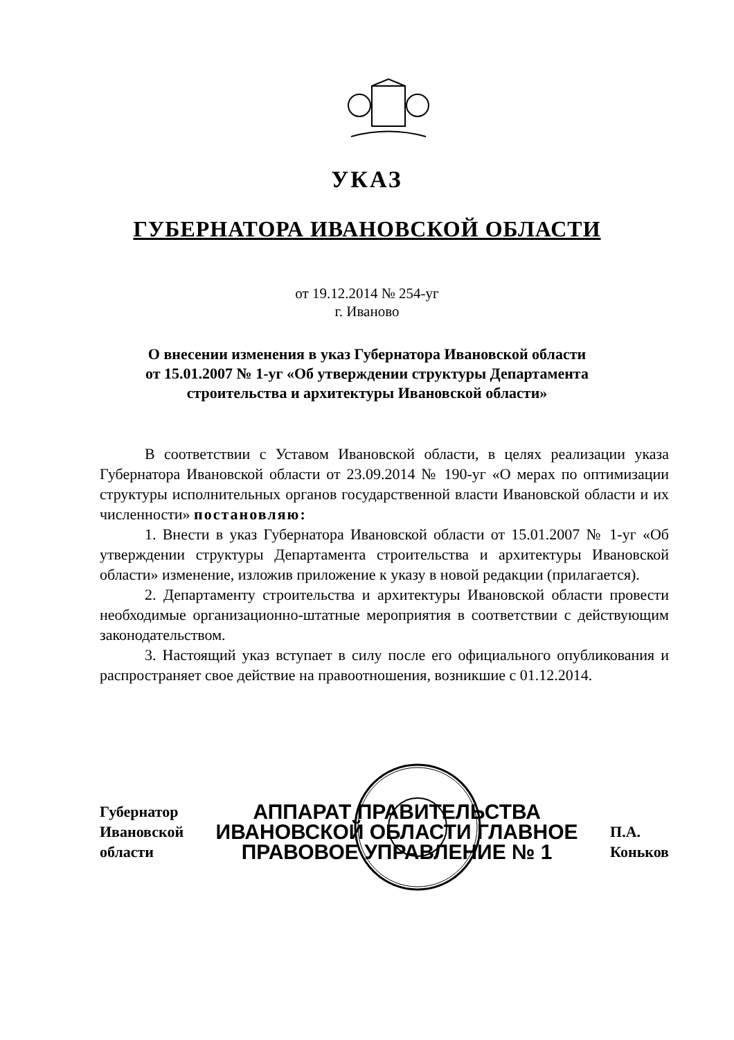УКАЗ
ГУБЕРНАТОРА ИВАНОВСКОЙ ОБЛАСТИ
от 19.12.2014 № 254-уг
г. Иваново
О внесении изменения в указ Губернатора Ивановской области
от 15.01.2007 № 1-уг «Об утверждении структуры Департамента
строительства и архитектуры Ивановской области»
В соответствии с Уставом Ивановской области, в целях реализации указа Губернатора Ивановской области от 23.09.2014 № 190-уг «О мерах по оптимизации структуры исполнительных органов государственной власти Ивановской области и их численности» постановляю:
1. Внести в указ Губернатора Ивановской области от 15.01.2007 № 1-уг «Об утверждении структуры Департамента строительства и архитектуры Ивановской области» изменение, изложив приложение к указу в новой редакции (прилагается).
2. Департаменту строительства и архитектуры Ивановской области провести необходимые организационно-штатные мероприятия в соответствии с действующим законодательством.
3. Настоящий указ вступает в силу после его официального опубликования и распространяет свое действие на правоотношения, возникшие с 01.12.2014.
Губернатор
Ивановской области
АППАРАТ ПРАВИТЕЛЬСТВА ИВАНОВСКОЙ ОБЛАСТИ ГЛАВНОЕ ПРАВОВОЕ УПРАВЛЕНИЕ № 1
П.А. Коньков